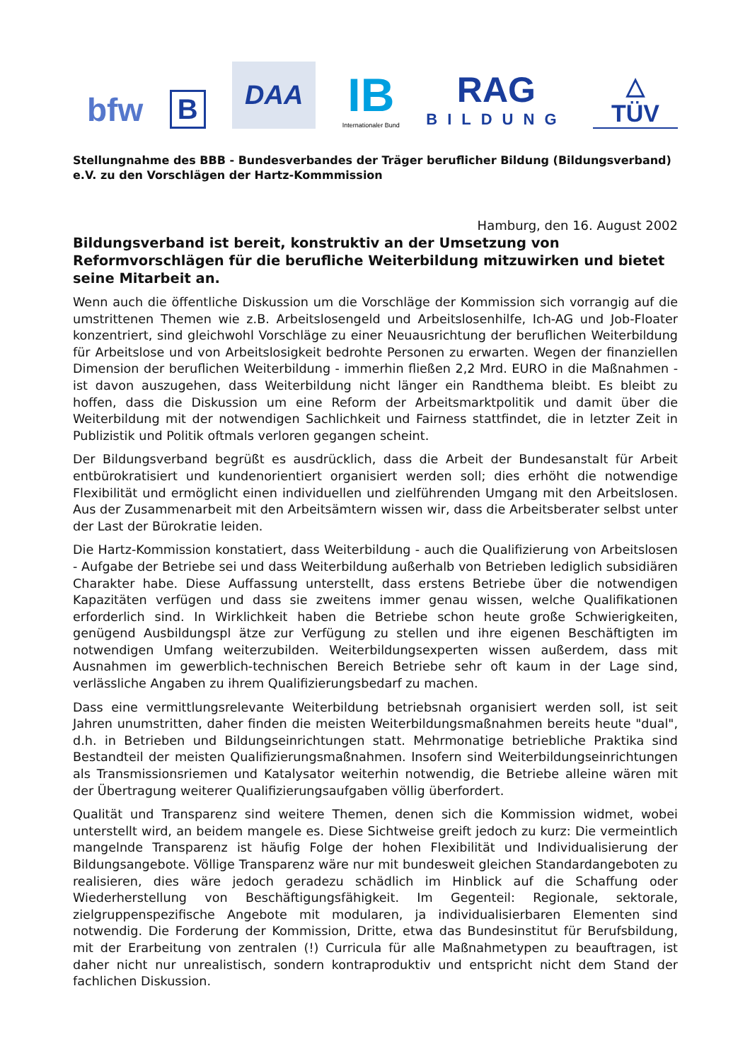bfw
B
DAA
IB
Internationaler Bund
RAG
BILDUNG
△
TÜV
Stellungnahme des BBB - Bundesverbandes der Träger beruflicher Bildung (Bildungsverband) e.V. zu den Vorschlägen der Hartz-Kommmission
Hamburg, den 16. August 2002
Bildungsverband ist bereit, konstruktiv an der Umsetzung von Reformvorschlägen für die berufliche Weiterbildung mitzuwirken und bietet seine Mitarbeit an.
Wenn auch die öffentliche Diskussion um die Vorschläge der Kommission sich vorrangig auf die umstrittenen Themen wie z.B. Arbeitslosengeld und Arbeitslosenhilfe, Ich-AG und Job-Floater konzentriert, sind gleichwohl Vorschläge zu einer Neuausrichtung der beruflichen Weiterbildung für Arbeitslose und von Arbeitslosigkeit bedrohte Personen zu erwarten. Wegen der finanziellen Dimension der beruflichen Weiterbildung - immerhin fließen 2,2 Mrd. EURO in die Maßnahmen - ist davon auszugehen, dass Weiterbildung nicht länger ein Randthema bleibt. Es bleibt zu hoffen, dass die Diskussion um eine Reform der Arbeitsmarktpolitik und damit über die Weiterbildung mit der notwendigen Sachlichkeit und Fairness stattfindet, die in letzter Zeit in Publizistik und Politik oftmals verloren gegangen scheint.
Der Bildungsverband begrüßt es ausdrücklich, dass die Arbeit der Bundesanstalt für Arbeit entbürokratisiert und kundenorientiert organisiert werden soll; dies erhöht die notwendige Flexibilität und ermöglicht einen individuellen und zielführenden Umgang mit den Arbeitslosen. Aus der Zusammenarbeit mit den Arbeitsämtern wissen wir, dass die Arbeitsberater selbst unter der Last der Bürokratie leiden.
Die Hartz-Kommission konstatiert, dass Weiterbildung - auch die Qualifizierung von Arbeitslosen - Aufgabe der Betriebe sei und dass Weiterbildung außerhalb von Betrieben lediglich subsidiären Charakter habe. Diese Auffassung unterstellt, dass erstens Betriebe über die notwendigen Kapazitäten verfügen und dass sie zweitens immer genau wissen, welche Qualifikationen erforderlich sind. In Wirklichkeit haben die Betriebe schon heute große Schwierigkeiten, genügend Ausbildungspl ätze zur Verfügung zu stellen und ihre eigenen Beschäftigten im notwendigen Umfang weiterzubilden. Weiterbildungsexperten wissen außerdem, dass mit Ausnahmen im gewerblich-technischen Bereich Betriebe sehr oft kaum in der Lage sind, verlässliche Angaben zu ihrem Qualifizierungsbedarf zu machen.
Dass eine vermittlungsrelevante Weiterbildung betriebsnah organisiert werden soll, ist seit Jahren unumstritten, daher finden die meisten Weiterbildungsmaßnahmen bereits heute "dual", d.h. in Betrieben und Bildungseinrichtungen statt. Mehrmonatige betriebliche Praktika sind Bestandteil der meisten Qualifizierungsmaßnahmen. Insofern sind Weiterbildungseinrichtungen als Transmissionsriemen und Katalysator weiterhin notwendig, die Betriebe alleine wären mit der Übertragung weiterer Qualifizierungsaufgaben völlig überfordert.
Qualität und Transparenz sind weitere Themen, denen sich die Kommission widmet, wobei unterstellt wird, an beidem mangele es. Diese Sichtweise greift jedoch zu kurz: Die vermeintlich mangelnde Transparenz ist häufig Folge der hohen Flexibilität und Individualisierung der Bildungsangebote. Völlige Transparenz wäre nur mit bundesweit gleichen Standardangeboten zu realisieren, dies wäre jedoch geradezu schädlich im Hinblick auf die Schaffung oder Wiederherstellung von Beschäftigungsfähigkeit. Im Gegenteil: Regionale, sektorale, zielgruppenspezifische Angebote mit modularen, ja individualisierbaren Elementen sind notwendig. Die Forderung der Kommission, Dritte, etwa das Bundesinstitut für Berufsbildung, mit der Erarbeitung von zentralen (!) Curricula für alle Maßnahmetypen zu beauftragen, ist daher nicht nur unrealistisch, sondern kontraproduktiv und entspricht nicht dem Stand der fachlichen Diskussion.